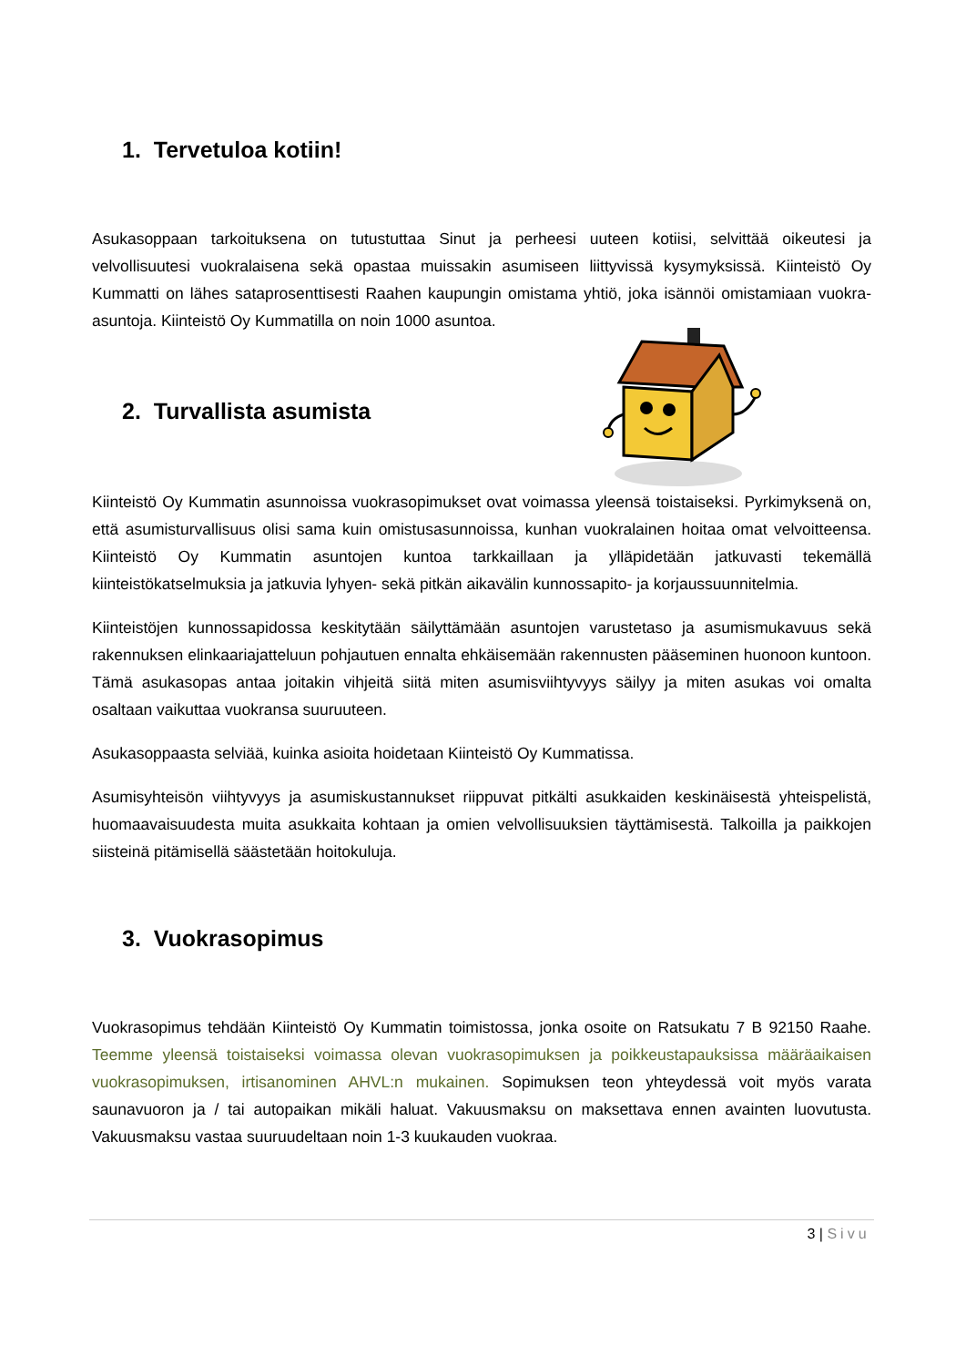1. Tervetuloa kotiin!
Asukasoppaan tarkoituksena on tutustuttaa Sinut ja perheesi uuteen kotiisi, selvittää oikeutesi ja velvollisuutesi vuokralaisena sekä opastaa muissakin asumiseen liittyvissä kysymyksissä. Kiinteistö Oy Kummatti on lähes sataprosenttisesti Raahen kaupungin omistama yhtiö, joka isännöi omistamiaan vuokra-asuntoja. Kiinteistö Oy Kummatilla on noin 1000 asuntoa.
2. Turvallista asumista
Kiinteistö Oy Kummatin asunnoissa vuokrasopimukset ovat voimassa yleensä toistaiseksi. Pyrkimyksenä on, että asumisturvallisuus olisi sama kuin omistusasunnoissa, kunhan vuokralainen hoitaa omat velvoitteensa. Kiinteistö Oy Kummatin asuntojen kuntoa tarkkaillaan ja ylläpidetään jatkuvasti tekemällä kiinteistökatselmuksia ja jatkuvia lyhyen- sekä pitkän aikavälin kunnossapito- ja korjaussuunnitelmia.
Kiinteistöjen kunnossapidossa keskitytään säilyttämään asuntojen varustetaso ja asumismukavuus sekä rakennuksen elinkaariajatteluun pohjautuen ennalta ehkäisemään rakennusten pääseminen huonoon kuntoon. Tämä asukasopas antaa joitakin vihjeitä siitä miten asumisviihtyvyys säilyy ja miten asukas voi omalta osaltaan vaikuttaa vuokransa suuruuteen.
Asukasoppaasta selviää, kuinka asioita hoidetaan Kiinteistö Oy Kummatissa.
Asumisyhteisön viihtyvyys ja asumiskustannukset riippuvat pitkälti asukkaiden keskinäisestä yhteispelistä, huomaavaisuudesta muita asukkaita kohtaan ja omien velvollisuuksien täyttämisestä. Talkoilla ja paikkojen siisteinä pitämisellä säästetään hoitokuluja.
3. Vuokrasopimus
Vuokrasopimus tehdään Kiinteistö Oy Kummatin toimistossa, jonka osoite on Ratsukatu 7 B 92150 Raahe. Teemme yleensä toistaiseksi voimassa olevan vuokrasopimuksen ja poikkeustapauksissa määräaikaisen vuokrasopimuksen, irtisanominen AHVL:n mukainen. Sopimuksen teon yhteydessä voit myös varata saunavuoron ja / tai autopaikan mikäli haluat. Vakuusmaksu on maksettava ennen avainten luovutusta. Vakuusmaksu vastaa suuruudeltaan noin 1-3 kuukauden vuokraa.
3 | Sivu